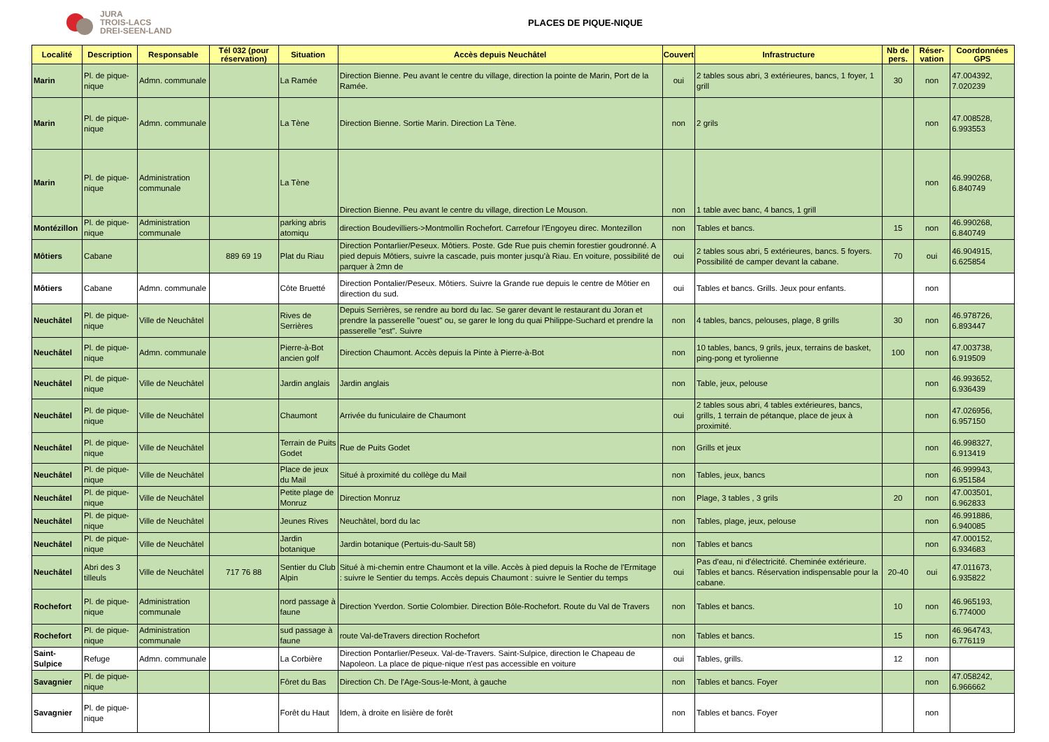JURA
TROIS-LACS
DREI-SEEN-LAND
PLACES DE PIQUE-NIQUE
| Localité | Description | Responsable | Tél 032 (pour réservation) | Situation | Accès depuis Neuchâtel | Couvert | Infrastructure | Nb de pers. | Réser-vation | Coordonnées GPS |
| --- | --- | --- | --- | --- | --- | --- | --- | --- | --- | --- |
| Marin | Pl. de pique-nique | Admn. communale | | La Ramée | Direction Bienne. Peu avant le centre du village, direction la pointe de Marin, Port de la Ramée. | oui | 2 tables sous abri, 3 extérieures, bancs, 1 foyer, 1 grill | 30 | non | 47.004392, 7.020239 |
| Marin | Pl. de pique-nique | Admn. communale | | La Tène | Direction Bienne. Sortie Marin. Direction La Tène. | non | 2 grils | | non | 47.008528, 6.993553 |
| Marin | Pl. de pique-nique | Administration communale | | La Tène | Direction Bienne. Peu avant le centre du village, direction Le Mouson. | non | 1 table avec banc, 4 bancs, 1 grill | | non | 46.990268, 6.840749 |
| Montézillon | Pl. de pique-nique | Administration communale | | parking abris atomiqu | direction Boudevilliers->Montmollin Rochefort. Carrefour l'Engoyeu direc. Montezillon | non | Tables et bancs. | 15 | non | 46.990268, 6.840749 |
| Môtiers | Cabane | | 889 69 19 | Plat du Riau | Direction Pontarlier/Peseux. Môtiers. Poste. Gde Rue puis chemin forestier goudronné. A pied depuis Môtiers, suivre la cascade, puis monter jusqu'à Riau. En voiture, possibilité de parquer à 2mn de | oui | 2 tables sous abri, 5 extérieures, bancs. 5 foyers. Possibilité de camper devant la cabane. | 70 | oui | 46.904915, 6.625854 |
| Môtiers | Cabane | Admn. communale | | Côte Bruetté | Direction Pontalier/Peseux. Môtiers. Suivre la Grande rue depuis le centre de Môtier en direction du sud. | oui | Tables et bancs. Grills. Jeux pour enfants. | | non | |
| Neuchâtel | Pl. de pique-nique | Ville de Neuchâtel | | Rives de Serrières | Depuis Serrières, se rendre au bord du lac. Se garer devant le restaurant du Joran et prendre la passerelle "ouest" ou, se garer le long du quai Philippe-Suchard et prendre la passerelle "est". Suivre | non | 4 tables, bancs, pelouses, plage, 8 grills | 30 | non | 46.978726, 6.893447 |
| Neuchâtel | Pl. de pique-nique | Admn. communale | | Pierre-à-Bot ancien golf | Direction Chaumont. Accès depuis la Pinte à Pierre-à-Bot | non | 10 tables, bancs, 9 grils, jeux, terrains de basket, ping-pong et tyrolienne | 100 | non | 47.003738, 6.919509 |
| Neuchâtel | Pl. de pique-nique | Ville de Neuchâtel | | Jardin anglais | Jardin anglais | non | Table, jeux, pelouse | | non | 46.993652, 6.936439 |
| Neuchâtel | Pl. de pique-nique | Ville de Neuchâtel | | Chaumont | Arrivée du funiculaire de Chaumont | oui | 2 tables sous abri, 4 tables extérieures, bancs, grills, 1 terrain de pétanque, place de jeux à proximité. | | non | 47.026956, 6.957150 |
| Neuchâtel | Pl. de pique-nique | Ville de Neuchâtel | | Terrain de Puits Godet | Rue de Puits Godet | non | Grills et jeux | | non | 46.998327, 6.913419 |
| Neuchâtel | Pl. de pique-nique | Ville de Neuchâtel | | Place de jeux du Mail | Situé à proximité du collège du Mail | non | Tables, jeux, bancs | | non | 46.999943, 6.951584 |
| Neuchâtel | Pl. de pique-nique | Ville de Neuchâtel | | Petite plage de Monruz | Direction Monruz | non | Plage, 3 tables , 3 grils | 20 | non | 47.003501, 6.962833 |
| Neuchâtel | Pl. de pique-nique | Ville de Neuchâtel | | Jeunes Rives | Neuchâtel, bord du lac | non | Tables, plage, jeux, pelouse | | non | 46.991886, 6.940085 |
| Neuchâtel | Pl. de pique-nique | Ville de Neuchâtel | | Jardin botanique | Jardin botanique (Pertuis-du-Sault 58) | non | Tables et bancs | | non | 47.000152, 6.934683 |
| Neuchâtel | Abri des 3 tilleuls | Ville de Neuchâtel | 717 76 88 | Sentier du Club Alpin | Situé à mi-chemin entre Chaumont et la ville. Accès à pied depuis la Roche de l'Ermitage : suivre le Sentier du temps. Accès depuis Chaumont : suivre le Sentier du temps | oui | Pas d'eau, ni d'électricité. Cheminée extérieure. Tables et bancs. Réservation indispensable pour la cabane. | 20-40 | oui | 47.011673, 6.935822 |
| Rochefort | Pl. de pique-nique | Administration communale | | nord passage à faune | Direction Yverdon. Sortie Colombier. Direction Bôle-Rochefort. Route du Val de Travers | non | Tables et bancs. | 10 | non | 46.965193, 6.774000 |
| Rochefort | Pl. de pique-nique | Administration communale | | sud passage à faune | route Val-deTravers direction Rochefort | non | Tables et bancs. | 15 | non | 46.964743, 6.776119 |
| Saint-Sulpice | Refuge | Admn. communale | | La Corbière | Direction Pontarlier/Peseux. Val-de-Travers. Saint-Sulpice, direction le Chapeau de Napoleon. La place de pique-nique n'est pas accessible en voiture | oui | Tables, grills. | 12 | non | |
| Savagnier | Pl. de pique-nique | | | Fôret du Bas | Direction Ch. De l'Age-Sous-le-Mont, à gauche | non | Tables et bancs. Foyer | | non | 47.058242, 6.966662 |
| Savagnier | Pl. de pique-nique | | | Forêt du Haut | Idem, à droite en lisière de forêt | non | Tables et bancs. Foyer | | non | |